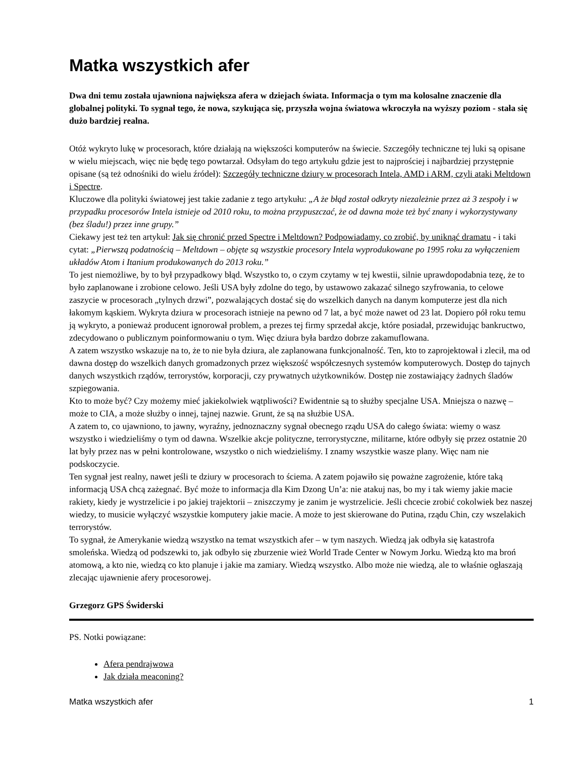Matka wszystkich afer
Dwa dni temu została ujawniona największa afera w dziejach świata. Informacja o tym ma kolosalne znaczenie dla globalnej polityki. To sygnał tego, że nowa, szykująca się, przyszła wojna światowa wkroczyła na wyższy poziom - stała się dużo bardziej realna.
Otóż wykryto lukę w procesorach, które działają na większości komputerów na świecie. Szczegóły techniczne tej luki są opisane w wielu miejscach, więc nie będę tego powtarzał. Odsyłam do tego artykułu gdzie jest to najprościej i najbardziej przystępnie opisane (są też odnośniki do wielu źródeł): Szczegóły techniczne dziury w procesorach Intela, AMD i ARM, czyli ataki Meltdown i Spectre.
Kluczowe dla polityki światowej jest takie zadanie z tego artykułu: „A że błąd został odkryty niezależnie przez aż 3 zespoły i w przypadku procesorów Intela istnieje od 2010 roku, to można przypuszczać, że od dawna może też być znany i wykorzystywany (bez śladu!) przez inne grupy.”
Ciekawy jest też ten artykuł: Jak się chronić przed Spectre i Meltdown? Podpowiadamy, co zrobić, by uniknąć dramatu - i taki cytat: „Pierwszą podatnością – Meltdown – objęte są wszystkie procesory Intela wyprodukowane po 1995 roku za wyłączeniem układów Atom i Itanium produkowanych do 2013 roku.”
To jest niemożliwe, by to był przypadkowy błąd. Wszystko to, o czym czytamy w tej kwestii, silnie uprawdopodabnia tezę, że to było zaplanowane i zrobione celowo. Jeśli USA były zdolne do tego, by ustawowo zakazać silnego szyfrowania, to celowe zaszycie w procesorach „tylnych drzwi”, pozwalających dostać się do wszelkich danych na danym komputerze jest dla nich łakomym kąskiem. Wykryta dziura w procesorach istnieje na pewno od 7 lat, a być może nawet od 23 lat. Dopiero pół roku temu ją wykryto, a ponieważ producent ignorował problem, a prezes tej firmy sprzedał akcje, które posiadał, przewidując bankructwo, zdecydowano o publicznym poinformowaniu o tym. Więc dziura była bardzo dobrze zakamuflowana.
A zatem wszystko wskazuje na to, że to nie była dziura, ale zaplanowana funkcjonalność. Ten, kto to zaprojektował i zlecił, ma od dawna dostęp do wszelkich danych gromadzonych przez większość współczesnych systemów komputerowych. Dostęp do tajnych danych wszystkich rządów, terrorystów, korporacji, czy prywatnych użytkowników. Dostęp nie zostawiający żadnych śladów szpiegowania.
Kto to może być? Czy możemy mieć jakiekolwiek wątpliwości? Ewidentnie są to służby specjalne USA. Mniejsza o nazwę – może to CIA, a może służby o innej, tajnej nazwie. Grunt, że są na służbie USA.
A zatem to, co ujawniono, to jawny, wyraźny, jednoznaczny sygnał obecnego rządu USA do całego świata: wiemy o wasz wszystko i wiedzieliśmy o tym od dawna. Wszelkie akcje polityczne, terrorystyczne, militarne, które odbyły się przez ostatnie 20 lat były przez nas w pełni kontrolowane, wszystko o nich wiedzieliśmy. I znamy wszystkie wasze plany. Więc nam nie podskoczycie.
Ten sygnał jest realny, nawet jeśli te dziury w procesorach to ściema. A zatem pojawiło się poważne zagrożenie, które taką informacją USA chcą zażegnać. Być może to informacja dla Kim Dzong Un’a: nie atakuj nas, bo my i tak wiemy jakie macie rakiety, kiedy je wystrzelicie i po jakiej trajektorii – zniszczymy je zanim je wystrzelicie. Jeśli chcecie zrobić cokolwiek bez naszej wiedzy, to musicie wyłączyć wszystkie komputery jakie macie. A może to jest skierowane do Putina, rządu Chin, czy wszelakich terrorystów.
To sygnał, że Amerykanie wiedzą wszystko na temat wszystkich afer – w tym naszych. Wiedzą jak odbyła się katastrofa smoleńska. Wiedzą od podszewki to, jak odbyło się zburzenie wież World Trade Center w Nowym Jorku. Wiedzą kto ma broń atomową, a kto nie, wiedzą co kto planuje i jakie ma zamiary. Wiedzą wszystko. Albo może nie wiedzą, ale to właśnie ogłaszają zlecając ujawnienie afery procesorowej.
Grzegorz GPS Świderski
PS. Notki powiązane:
Afera pendrajwowa
Jak działa meaconing?
Matka wszystkich afer 1